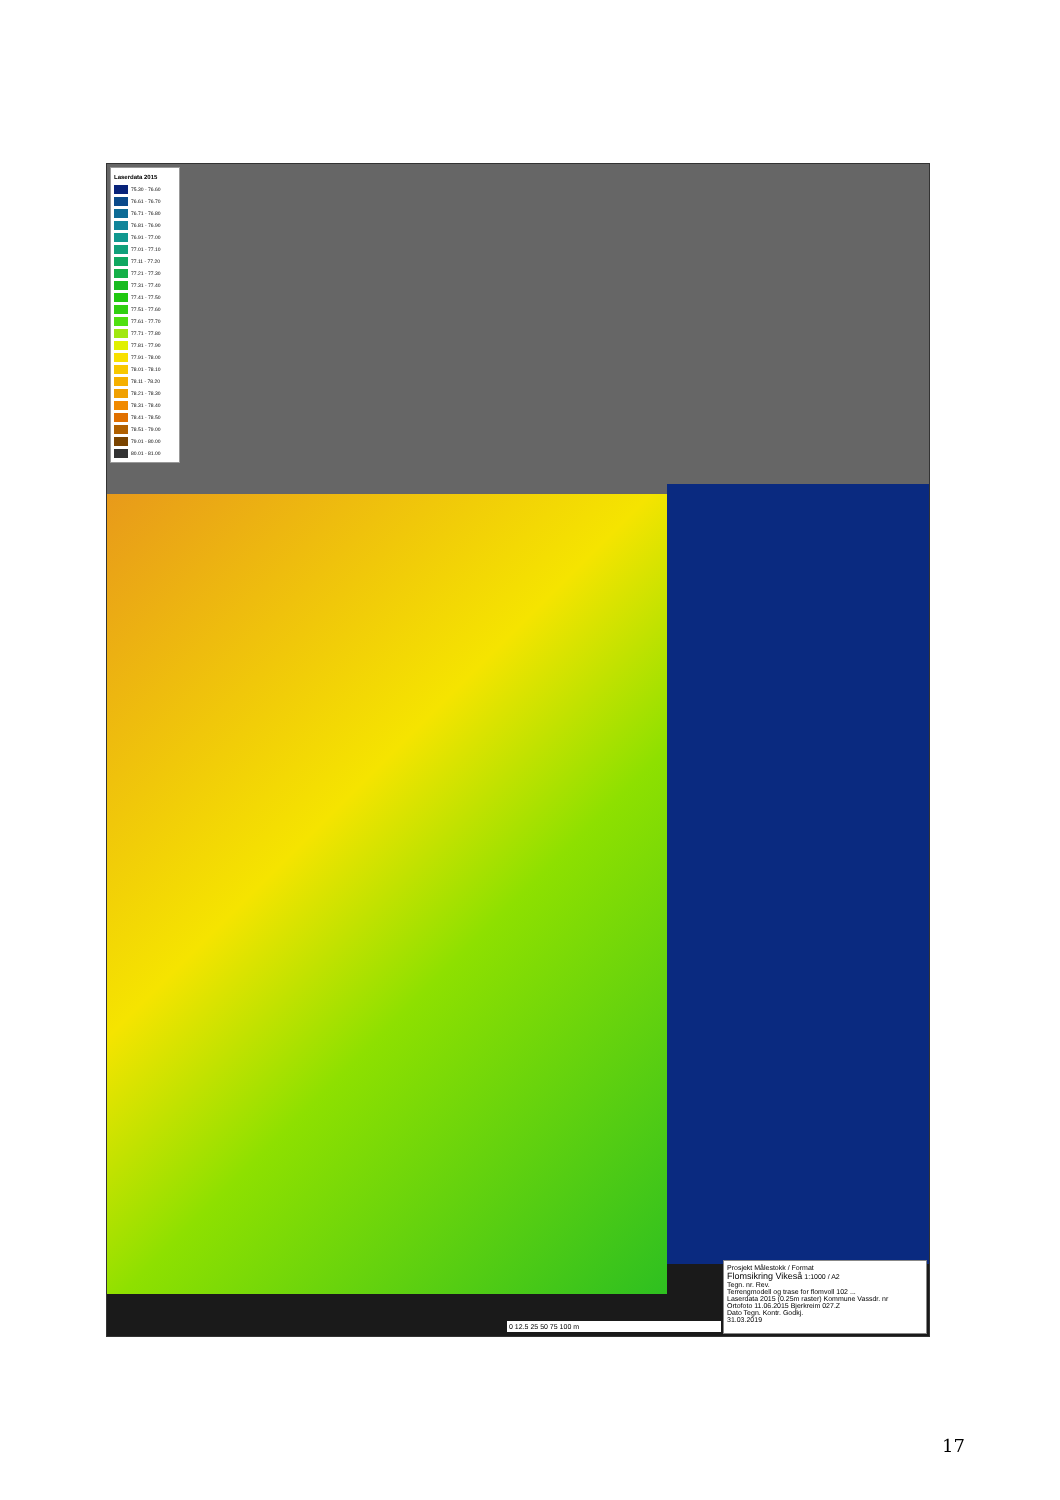Laserdata 2015
75.30 - 76.60
76.61 - 76.70
76.71 - 76.80
76.81 - 76.90
76.91 - 77.00
77.01 - 77.10
77.11 - 77.20
77.21 - 77.30
77.31 - 77.40
77.41 - 77.50
77.51 - 77.60
77.61 - 77.70
77.71 - 77.80
77.81 - 77.90
77.91 - 78.00
78.01 - 78.10
78.11 - 78.20
78.21 - 78.30
78.31 - 78.40
78.41 - 78.50
78.51 - 79.00
79.01 - 80.00
80.01 - 81.00
0 12.5 25 50 75 100 m
Prosjekt Målestokk / Format
Flomsikring Vikeså 1:1000 / A2
Tegn. nr. Rev.
Terrengmodell og trase for flomvoll 102 ...
Laserdata 2015 (0.25m raster) Kommune Vassdr. nr
Ortofoto 11.06.2015 Bjerkreim 027.Z
Dato Tegn. Kontr. Godkj.
31.03.2019
17